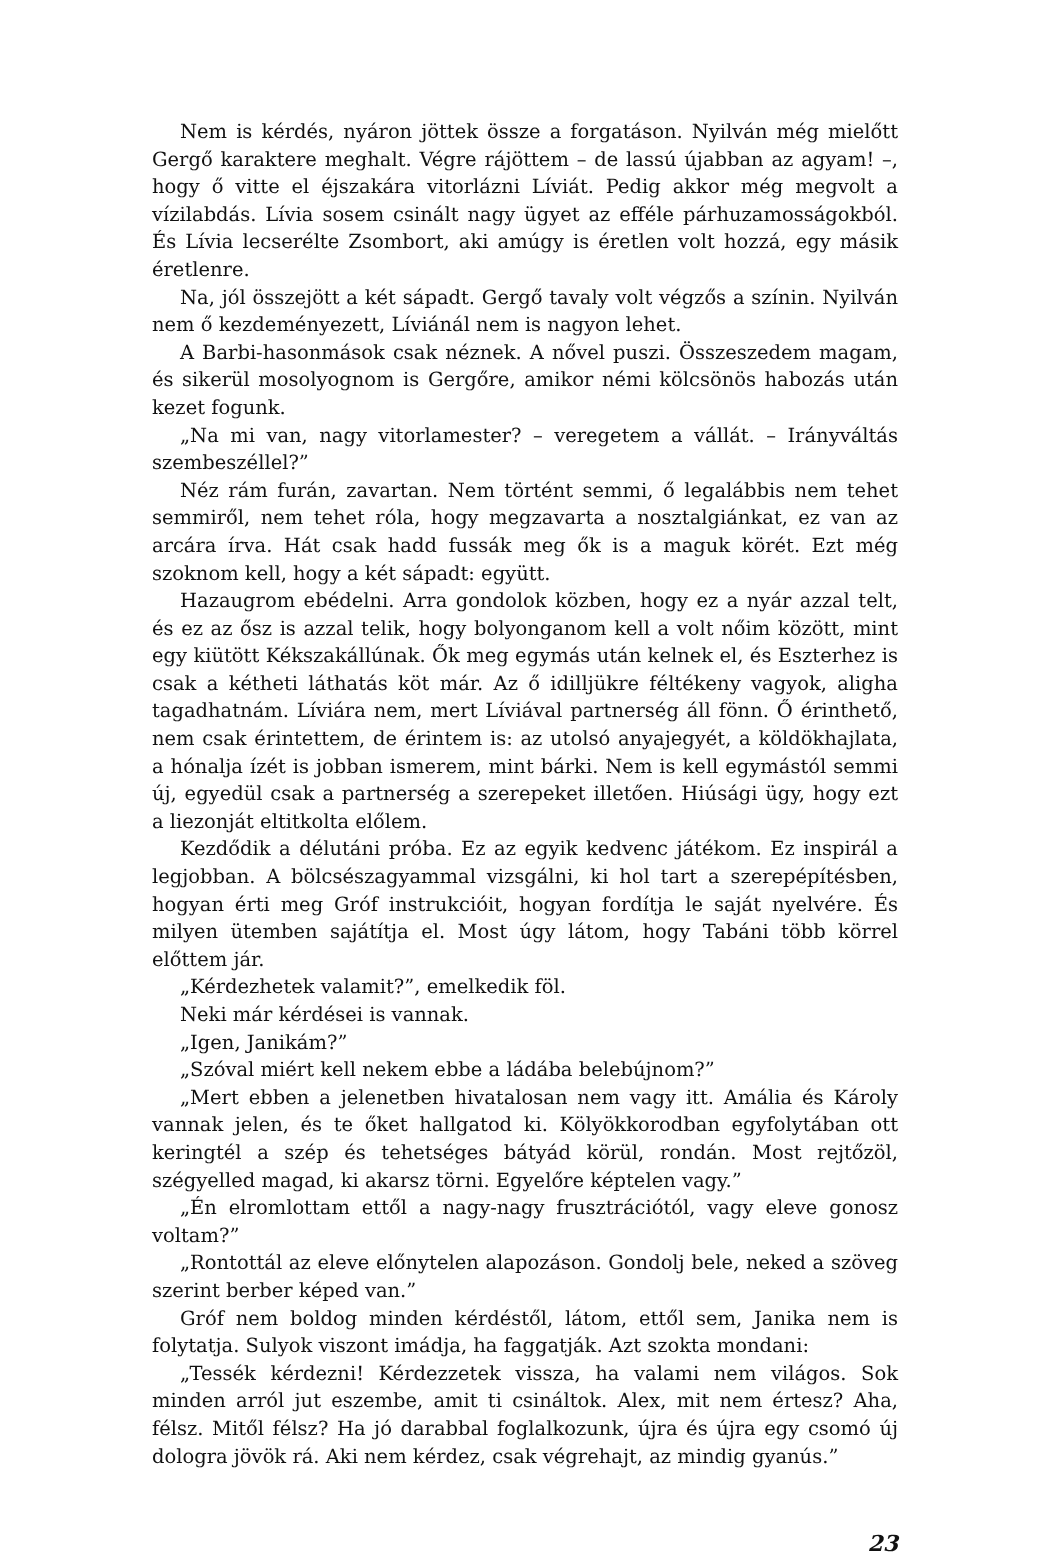Nem is kérdés, nyáron jöttek össze a forgatáson. Nyilván még mielőtt Gergő karaktere meghalt. Végre rájöttem – de lassú újabban az agyam! –, hogy ő vitte el éjszakára vitorlázni Líviát. Pedig akkor még megvolt a vízilabdás. Lívia sosem csinált nagy ügyet az efféle párhuzamosságokból. És Lívia lecserélte Zsombort, aki amúgy is éretlen volt hozzá, egy másik éretlenre.
Na, jól összejött a két sápadt. Gergő tavaly volt végzős a színin. Nyilván nem ő kezdeményezett, Líviánál nem is nagyon lehet.
A Barbi-hasonmások csak néznek. A nővel puszi. Összeszedem magam, és sikerül mosolyognom is Gergőre, amikor némi kölcsönös habozás után kezet fogunk.
„Na mi van, nagy vitorlamester? – veregetem a vállát. – Irányváltás szembeszéllel?”
Néz rám furán, zavartan. Nem történt semmi, ő legalábbis nem tehet semmiről, nem tehet róla, hogy megzavarta a nosztalgiánkat, ez van az arcára írva. Hát csak hadd fussák meg ők is a maguk körét. Ezt még szoknom kell, hogy a két sápadt: együtt.
Hazaugrom ebédelni. Arra gondolok közben, hogy ez a nyár azzal telt, és ez az ősz is azzal telik, hogy bolyonganom kell a volt nőim között, mint egy kiütött Kékszakállúnak. Ők meg egymás után kelnek el, és Eszterhez is csak a kétheti láthatás köt már. Az ő idilljükre féltékeny vagyok, aligha tagadhatnám. Líviára nem, mert Líviával partnerség áll fönn. Ő érinthető, nem csak érintettem, de érintem is: az utolsó anyajegyét, a köldökhajlata, a hónalja ízét is jobban ismerem, mint bárki. Nem is kell egymástól semmi új, egyedül csak a partnerség a szerepeket illetően. Hiúsági ügy, hogy ezt a liezonját eltitkolta előlem.
Kezdődik a délutáni próba. Ez az egyik kedvenc játékom. Ez inspirál a legjobban. A bölcsészagyammal vizsgálni, ki hol tart a szerepépítésben, hogyan érti meg Gróf instrukcióit, hogyan fordítja le saját nyelvére. És milyen ütemben sajátítja el. Most úgy látom, hogy Tabáni több körrel előttem jár.
„Kérdezhetek valamit?”, emelkedik föl.
Neki már kérdései is vannak.
„Igen, Janikám?”
„Szóval miért kell nekem ebbe a ládába belebújnom?”
„Mert ebben a jelenetben hivatalosan nem vagy itt. Amália és Károly vannak jelen, és te őket hallgatod ki. Kölyökkorodban egyfolytában ott keringtél a szép és tehetséges bátyád körül, rondán. Most rejtőzöl, szégyelled magad, ki akarsz törni. Egyelőre képtelen vagy.”
„Én elromlottam ettől a nagy-nagy frusztrációtól, vagy eleve gonosz voltam?”
„Rontottál az eleve előnytelen alapozáson. Gondolj bele, neked a szöveg szerint berber képed van.”
Gróf nem boldog minden kérdéstől, látom, ettől sem, Janika nem is folytatja. Sulyok viszont imádja, ha faggatják. Azt szokta mondani:
„Tessék kérdezni! Kérdezzetek vissza, ha valami nem világos. Sok minden arról jut eszembe, amit ti csináltok. Alex, mit nem értesz? Aha, félsz. Mitől félsz? Ha jó darabbal foglalkozunk, újra és újra egy csomó új dologra jövök rá. Aki nem kérdez, csak végrehajt, az mindig gyanús.”
23